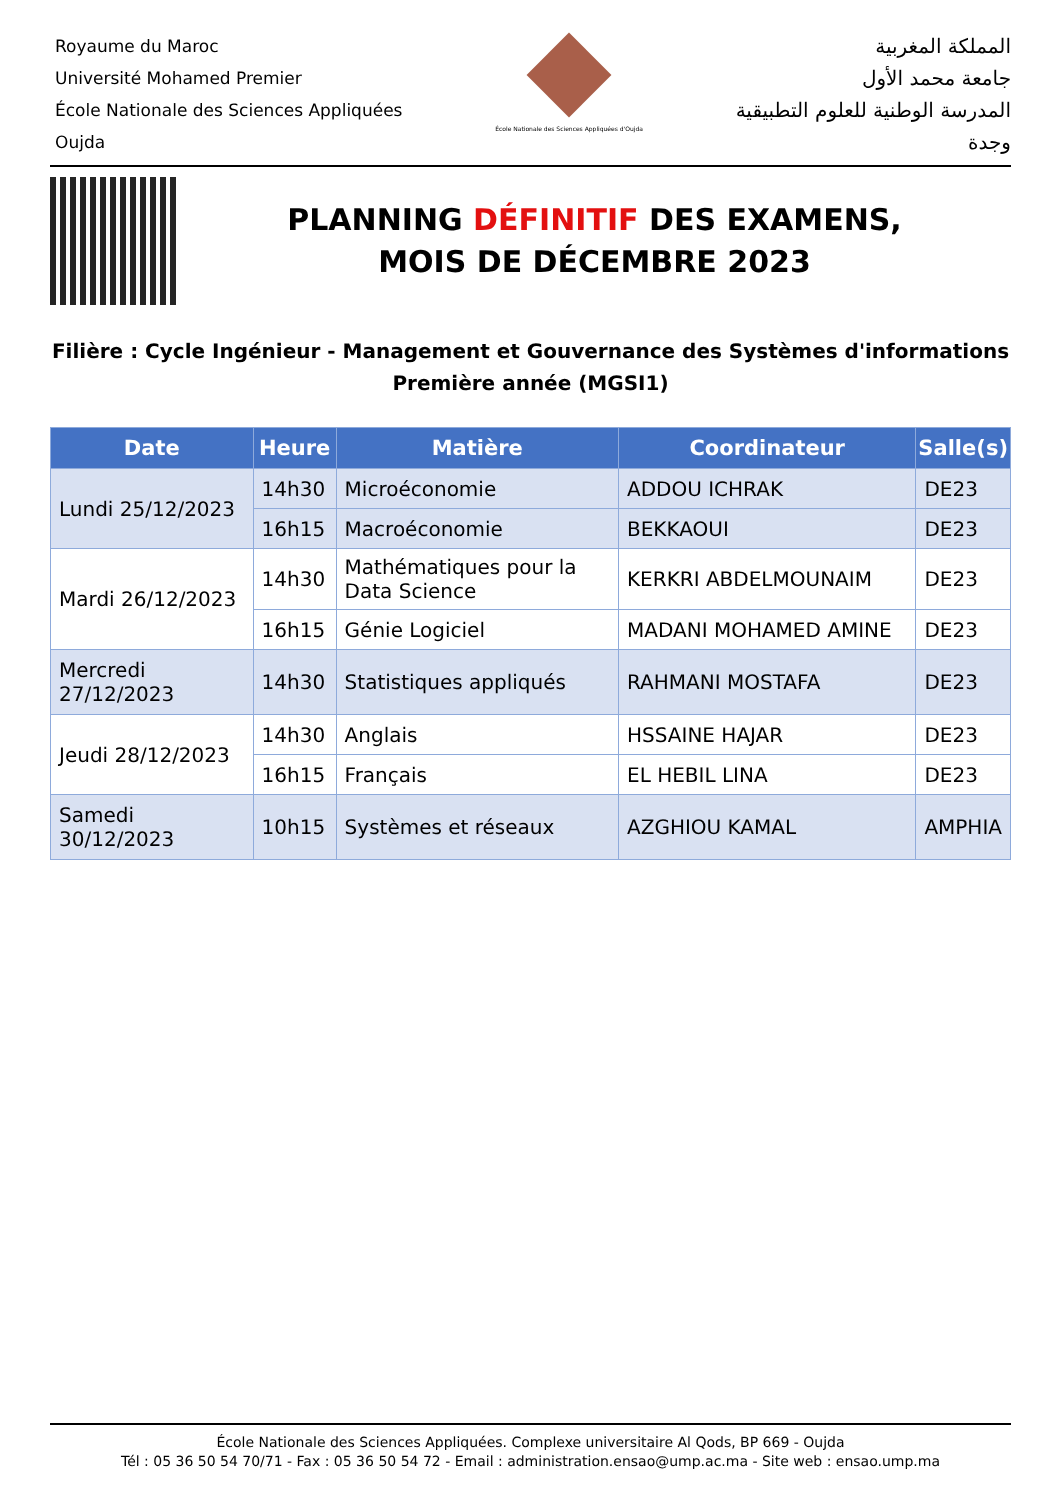Royaume du Maroc
Université Mohamed Premier
École Nationale des Sciences Appliquées
Oujda
École Nationale des Sciences Appliquées d'Oujda
المملكة المغربية
جامعة محمد الأول
المدرسة الوطنية للعلوم التطبيقية
وجدة
PLANNING DÉFINITIF DES EXAMENS,
MOIS DE DÉCEMBRE 2023
Filière : Cycle Ingénieur - Management et Gouvernance des Systèmes d'informations
Première année (MGSI1)
| Date | Heure | Matière | Coordinateur | Salle(s) |
| --- | --- | --- | --- | --- |
| Lundi 25/12/2023 | 14h30 | Microéconomie | ADDOU ICHRAK | DE23 |
| | 16h15 | Macroéconomie | BEKKAOUI | DE23 |
| Mardi 26/12/2023 | 14h30 | Mathématiques pour la Data Science | KERKRI ABDELMOUNAIM | DE23 |
| | 16h15 | Génie Logiciel | MADANI MOHAMED AMINE | DE23 |
| Mercredi 27/12/2023 | 14h30 | Statistiques appliqués | RAHMANI MOSTAFA | DE23 |
| Jeudi 28/12/2023 | 14h30 | Anglais | HSSAINE HAJAR | DE23 |
| | 16h15 | Français | EL HEBIL LINA | DE23 |
| Samedi 30/12/2023 | 10h15 | Systèmes et réseaux | AZGHIOU KAMAL | AMPHIA |
École Nationale des Sciences Appliquées. Complexe universitaire Al Qods, BP 669 - Oujda
Tél : 05 36 50 54 70/71 - Fax : 05 36 50 54 72 - Email : administration.ensao@ump.ac.ma - Site web : ensao.ump.ma